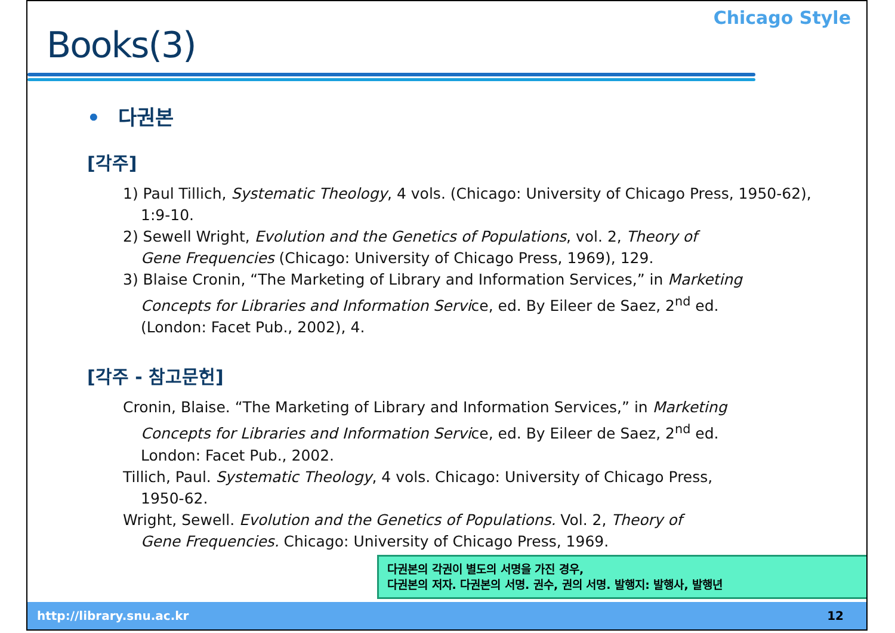Chicago Style
Books(3)
• 다권본
[각주]
1) Paul Tillich, Systematic Theology, 4 vols. (Chicago: University of Chicago Press, 1950-62),
1:9-10.
2) Sewell Wright, Evolution and the Genetics of Populations, vol. 2, Theory of
Gene Frequencies (Chicago: University of Chicago Press, 1969), 129.
3) Blaise Cronin, “The Marketing of Library and Information Services,” in Marketing
Concepts for Libraries and Information Service, ed. By Eileer de Saez, 2<sup>nd</sup> ed.
(London: Facet Pub., 2002), 4.
[각주 - 참고문헌]
Cronin, Blaise. “The Marketing of Library and Information Services,” in Marketing
Concepts for Libraries and Information Service, ed. By Eileer de Saez, 2<sup>nd</sup> ed.
London: Facet Pub., 2002.
Tillich, Paul. Systematic Theology, 4 vols. Chicago: University of Chicago Press,
1950-62.
Wright, Sewell. Evolution and the Genetics of Populations. Vol. 2, Theory of
Gene Frequencies. Chicago: University of Chicago Press, 1969.
다권본의 각권이 별도의 서명을 가진 경우,
다권본의 저자. 다권본의 서명. 권수, 권의 서명. 발행지: 발행사, 발행년
http://library.snu.ac.kr 12